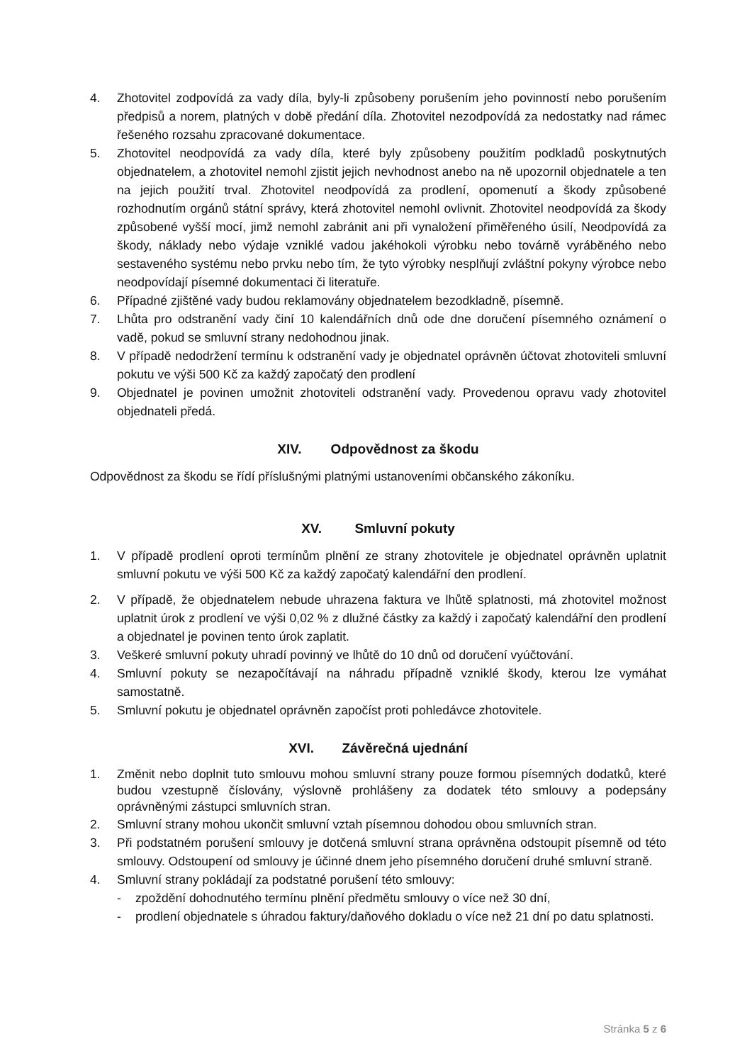4. Zhotovitel zodpovídá za vady díla, byly-li způsobeny porušením jeho povinností nebo porušením předpisů a norem, platných v době předání díla. Zhotovitel nezodpovídá za nedostatky nad rámec řešeného rozsahu zpracované dokumentace.
5. Zhotovitel neodpovídá za vady díla, které byly způsobeny použitím podkladů poskytnutých objednatelem, a zhotovitel nemohl zjistit jejich nevhodnost anebo na ně upozornil objednatele a ten na jejich použití trval. Zhotovitel neodpovídá za prodlení, opomenutí a škody způsobené rozhodnutím orgánů státní správy, která zhotovitel nemohl ovlivnit. Zhotovitel neodpovídá za škody způsobené vyšší mocí, jimž nemohl zabránit ani při vynaložení přiměřeného úsilí, Neodpovídá za škody, náklady nebo výdaje vzniklé vadou jakéhokoli výrobku nebo továrně vyráběného nebo sestaveného systému nebo prvku nebo tím, že tyto výrobky nesplňují zvláštní pokyny výrobce nebo neodpovídají písemné dokumentaci či literatuře.
6. Případné zjištěné vady budou reklamovány objednatelem bezodkladně, písemně.
7. Lhůta pro odstranění vady činí 10 kalendářních dnů ode dne doručení písemného oznámení o vadě, pokud se smluvní strany nedohodnou jinak.
8. V případě nedodržení termínu k odstranění vady je objednatel oprávněn účtovat zhotoviteli smluvní pokutu ve výši 500 Kč za každý započatý den prodlení
9. Objednatel je povinen umožnit zhotoviteli odstranění vady. Provedenou opravu vady zhotovitel objednateli předá.
XIV. Odpovědnost za škodu
Odpovědnost za škodu se řídí příslušnými platnými ustanoveními občanského zákoníku.
XV. Smluvní pokuty
1. V případě prodlení oproti termínům plnění ze strany zhotovitele je objednatel oprávněn uplatnit smluvní pokutu ve výši 500 Kč za každý započatý kalendářní den prodlení.
2. V případě, že objednatelem nebude uhrazena faktura ve lhůtě splatnosti, má zhotovitel možnost uplatnit úrok z prodlení ve výši 0,02 % z dlužné částky za každý i započatý kalendářní den prodlení a objednatel je povinen tento úrok zaplatit.
3. Veškeré smluvní pokuty uhradí povinný ve lhůtě do 10 dnů od doručení vyúčtování.
4. Smluvní pokuty se nezapočítávají na náhradu případně vzniklé škody, kterou lze vymáhat samostatně.
5. Smluvní pokutu je objednatel oprávněn započíst proti pohledávce zhotovitele.
XVI. Závěrečná ujednání
1. Změnit nebo doplnit tuto smlouvu mohou smluvní strany pouze formou písemných dodatků, které budou vzestupně číslovány, výslovně prohlášeny za dodatek této smlouvy a podepsány oprávněnými zástupci smluvních stran.
2. Smluvní strany mohou ukončit smluvní vztah písemnou dohodou obou smluvních stran.
3. Při podstatném porušení smlouvy je dotčená smluvní strana oprávněna odstoupit písemně od této smlouvy. Odstoupení od smlouvy je účinné dnem jeho písemného doručení druhé smluvní straně.
4. Smluvní strany pokládají za podstatné porušení této smlouvy:
- zpoždění dohodnutého termínu plnění předmětu smlouvy o více než 30 dní,
- prodlení objednatele s úhradou faktury/daňového dokladu o více než 21 dní po datu splatnosti.
Stránka 5 z 6